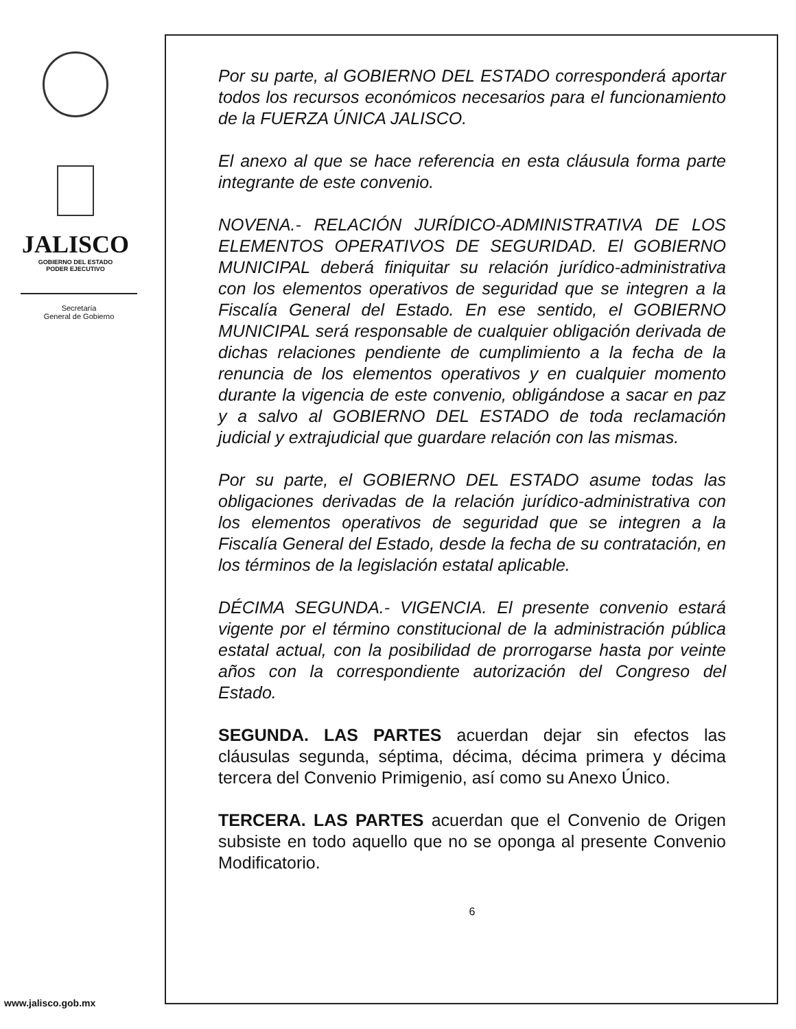JALISCO
GOBIERNO DEL ESTADO
PODER EJECUTIVO
Secretaría
General de Gobierno
www.jalisco.gob.mx
Por su parte, al GOBIERNO DEL ESTADO corresponderá aportar todos los recursos económicos necesarios para el funcionamiento de la FUERZA ÚNICA JALISCO.
El anexo al que se hace referencia en esta cláusula forma parte integrante de este convenio.
NOVENA.- RELACIÓN JURÍDICO-ADMINISTRATIVA DE LOS ELEMENTOS OPERATIVOS DE SEGURIDAD. El GOBIERNO MUNICIPAL deberá finiquitar su relación jurídico-administrativa con los elementos operativos de seguridad que se integren a la Fiscalía General del Estado. En ese sentido, el GOBIERNO MUNICIPAL será responsable de cualquier obligación derivada de dichas relaciones pendiente de cumplimiento a la fecha de la renuncia de los elementos operativos y en cualquier momento durante la vigencia de este convenio, obligándose a sacar en paz y a salvo al GOBIERNO DEL ESTADO de toda reclamación judicial y extrajudicial que guardare relación con las mismas.
Por su parte, el GOBIERNO DEL ESTADO asume todas las obligaciones derivadas de la relación jurídico-administrativa con los elementos operativos de seguridad que se integren a la Fiscalía General del Estado, desde la fecha de su contratación, en los términos de la legislación estatal aplicable.
DÉCIMA SEGUNDA.- VIGENCIA. El presente convenio estará vigente por el término constitucional de la administración pública estatal actual, con la posibilidad de prorrogarse hasta por veinte años con la correspondiente autorización del Congreso del Estado.
SEGUNDA. LAS PARTES acuerdan dejar sin efectos las cláusulas segunda, séptima, décima, décima primera y décima tercera del Convenio Primigenio, así como su Anexo Único.
TERCERA. LAS PARTES acuerdan que el Convenio de Origen subsiste en todo aquello que no se oponga al presente Convenio Modificatorio.
6